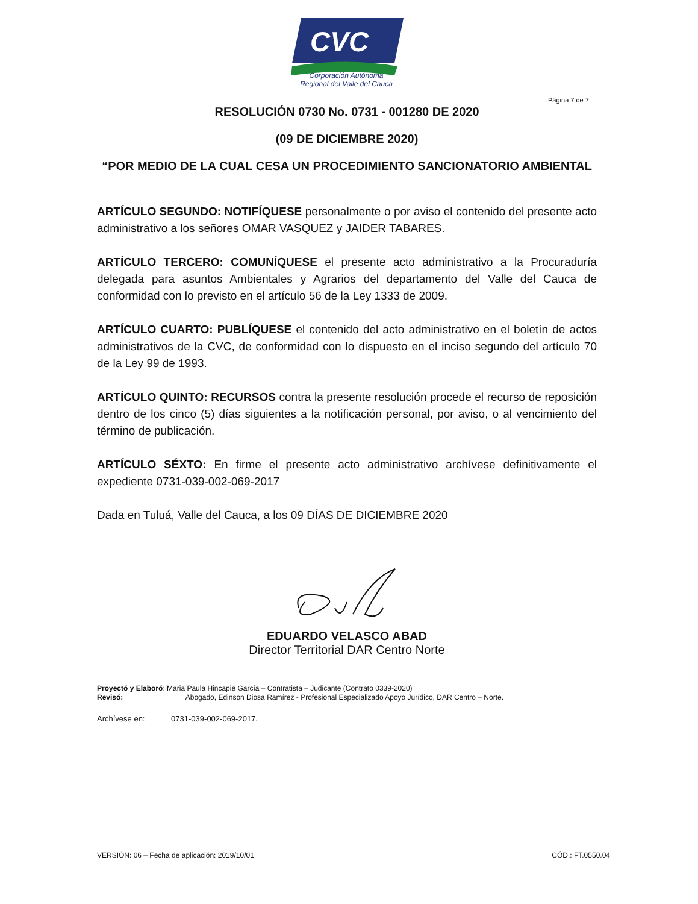CVC
Corporación Autónoma
Regional del Valle del Cauca
Página 7 de 7
RESOLUCIÓN 0730 No. 0731 - 001280 DE 2020
(09 DE DICIEMBRE 2020)
“POR MEDIO DE LA CUAL CESA UN PROCEDIMIENTO SANCIONATORIO AMBIENTAL
ARTÍCULO SEGUNDO: NOTIFÍQUESE personalmente o por aviso el contenido del presente acto administrativo a los señores OMAR VASQUEZ y JAIDER TABARES.
ARTÍCULO TERCERO: COMUNÍQUESE el presente acto administrativo a la Procuraduría delegada para asuntos Ambientales y Agrarios del departamento del Valle del Cauca de conformidad con lo previsto en el artículo 56 de la Ley 1333 de 2009.
ARTÍCULO CUARTO: PUBLÍQUESE el contenido del acto administrativo en el boletín de actos administrativos de la CVC, de conformidad con lo dispuesto en el inciso segundo del artículo 70 de la Ley 99 de 1993.
ARTÍCULO QUINTO: RECURSOS contra la presente resolución procede el recurso de reposición dentro de los cinco (5) días siguientes a la notificación personal, por aviso, o al vencimiento del término de publicación.
ARTÍCULO SÉXTO: En firme el presente acto administrativo archívese definitivamente el expediente 0731-039-002-069-2017
Dada en Tuluá, Valle del Cauca, a los 09 DÍAS DE DICIEMBRE 2020
EDUARDO VELASCO ABAD
Director Territorial DAR Centro Norte
Proyectó y Elaboró: Maria Paula Hincapié García – Contratista – Judicante (Contrato 0339-2020)
Revisó: Abogado, Edinson Diosa Ramírez - Profesional Especializado Apoyo Jurídico, DAR Centro – Norte.
Archívese en: 0731-039-002-069-2017.
VERSIÓN: 06 – Fecha de aplicación: 2019/10/01 CÓD.: FT.0550.04